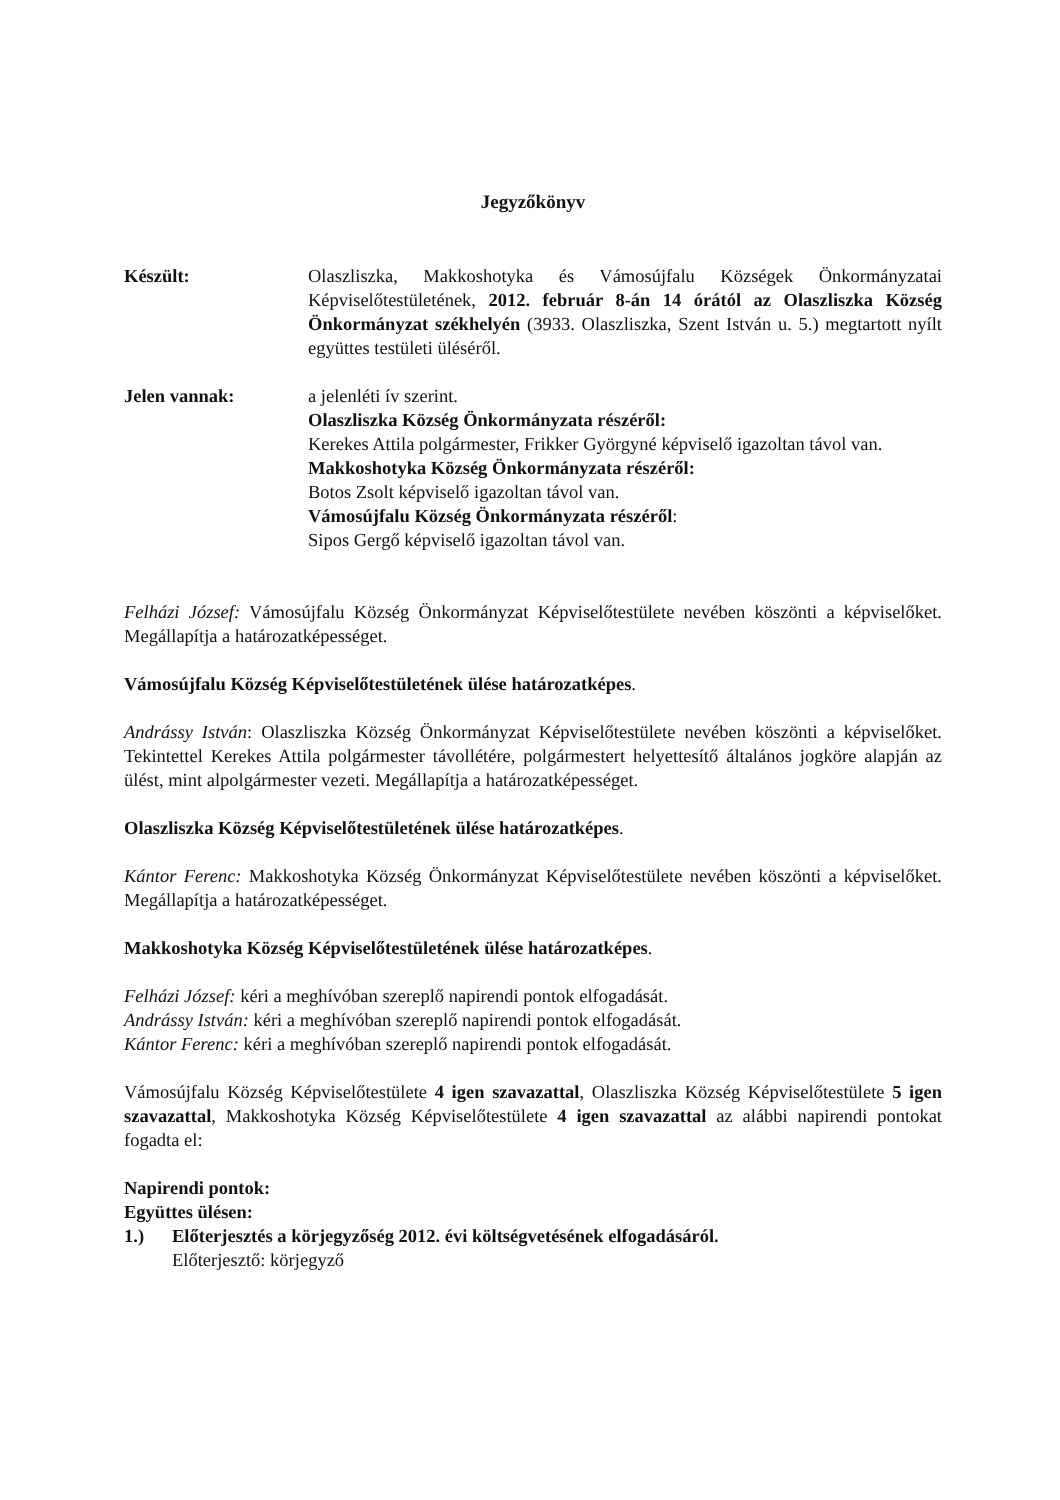Jegyzőkönyv
Készült: Olaszliszka, Makkoshotyka és Vámosújfalu Községek Önkormányzatai Képviselőtestületének, 2012. február 8-án 14 órától az Olaszliszka Község Önkormányzat székhelyén (3933. Olaszliszka, Szent István u. 5.) megtartott nyílt együttes testületi üléséről.
Jelen vannak: a jelenléti ív szerint.
Olaszliszka Község Önkormányzata részéről:
Kerekes Attila polgármester, Frikker Györgyné képviselő igazoltan távol van.
Makkoshotyka Község Önkormányzata részéről:
Botos Zsolt képviselő igazoltan távol van.
Vámosújfalu Község Önkormányzata részéről:
Sipos Gergő képviselő igazoltan távol van.
Felházi József: Vámosújfalu Község Önkormányzat Képviselőtestülete nevében köszönti a képviselőket. Megállapítja a határozatképességet.
Vámosújfalu Község Képviselőtestületének ülése határozatképes.
Andrássy István: Olaszliszka Község Önkormányzat Képviselőtestülete nevében köszönti a képviselőket. Tekintettel Kerekes Attila polgármester távollétére, polgármestert helyettesítő általános jogköre alapján az ülést, mint alpolgármester vezeti. Megállapítja a határozatképességet.
Olaszliszka Község Képviselőtestületének ülése határozatképes.
Kántor Ferenc: Makkoshotyka Község Önkormányzat Képviselőtestülete nevében köszönti a képviselőket. Megállapítja a határozatképességet.
Makkoshotyka Község Képviselőtestületének ülése határozatképes.
Felházi József: kéri a meghívóban szereplő napirendi pontok elfogadását.
Andrássy István: kéri a meghívóban szereplő napirendi pontok elfogadását.
Kántor Ferenc: kéri a meghívóban szereplő napirendi pontok elfogadását.
Vámosújfalu Község Képviselőtestülete 4 igen szavazattal, Olaszliszka Község Képviselőtestülete 5 igen szavazattal, Makkoshotyka Község Képviselőtestülete 4 igen szavazattal az alábbi napirendi pontokat fogadta el:
Napirendi pontok:
Együttes ülésen:
1.) Előterjesztés a körjegyzőség 2012. évi költségvetésének elfogadásáról.
Előterjesztő: körjegyző